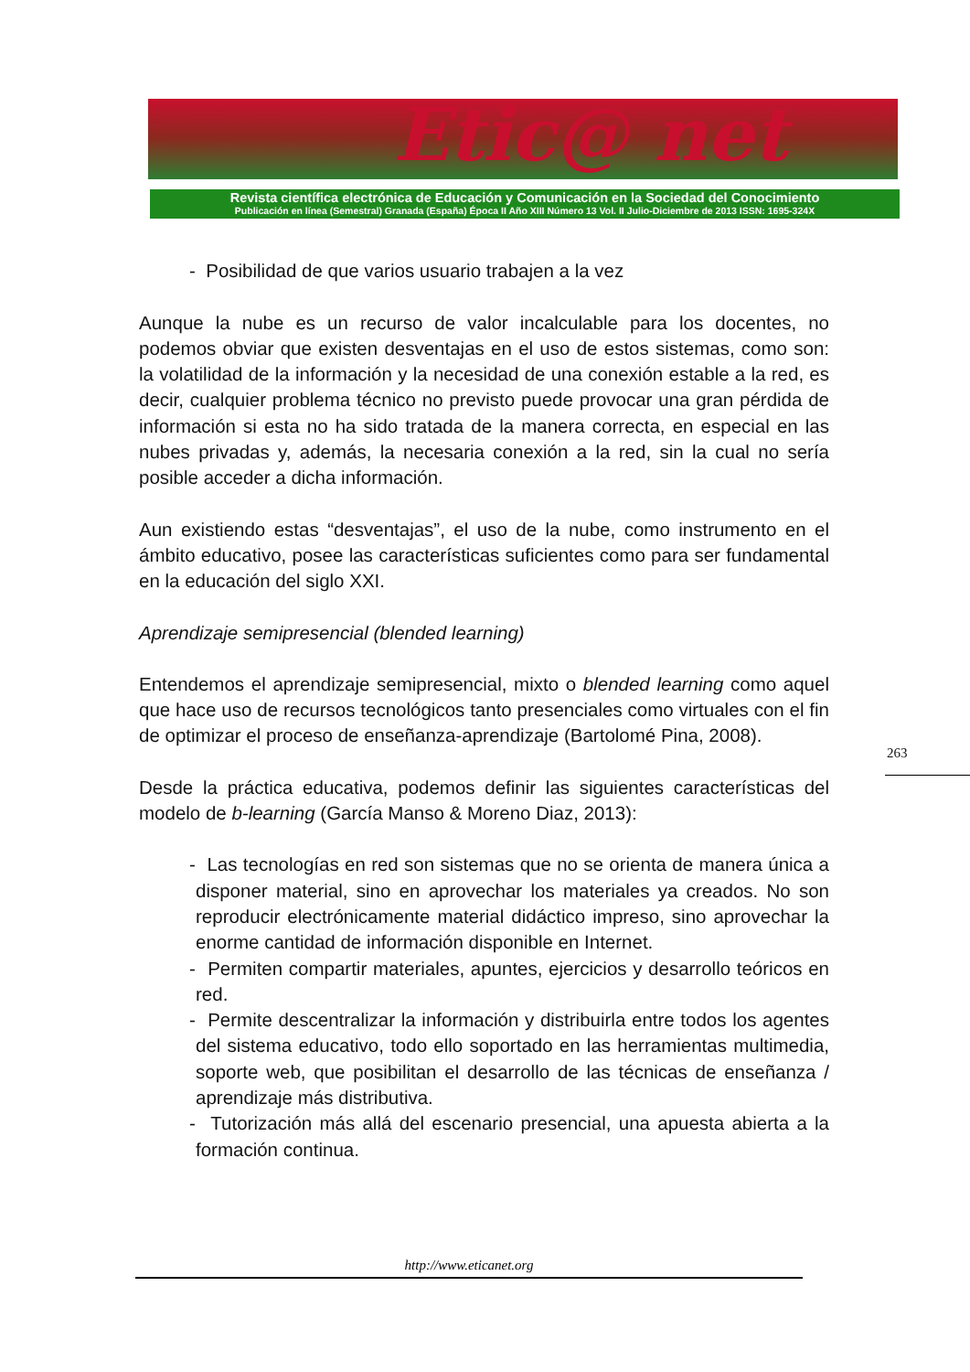Etic@ net
Revista científica electrónica de Educación y Comunicación en la Sociedad del Conocimiento
Publicación en línea (Semestral) Granada (España) Época II Año XIII Número 13 Vol. II Julio-Diciembre de 2013 ISSN: 1695-324X
- Posibilidad de que varios usuario trabajen a la vez
Aunque la nube es un recurso de valor incalculable para los docentes, no podemos obviar que existen desventajas en el uso de estos sistemas, como son: la volatilidad de la información y la necesidad de una conexión estable a la red, es decir, cualquier problema técnico no previsto puede provocar una gran pérdida de información si esta no ha sido tratada de la manera correcta, en especial en las nubes privadas y, además, la necesaria conexión a la red, sin la cual no sería posible acceder a dicha información.
Aun existiendo estas “desventajas”, el uso de la nube, como instrumento en el ámbito educativo, posee las características suficientes como para ser fundamental en la educación del siglo XXI.
Aprendizaje semipresencial (blended learning)
Entendemos el aprendizaje semipresencial, mixto o blended learning como aquel que hace uso de recursos tecnológicos tanto presenciales como virtuales con el fin de optimizar el proceso de enseñanza-aprendizaje (Bartolomé Pina, 2008).
Desde la práctica educativa, podemos definir las siguientes características del modelo de b-learning (García Manso & Moreno Diaz, 2013):
- Las tecnologías en red son sistemas que no se orienta de manera única a disponer material, sino en aprovechar los materiales ya creados. No son reproducir electrónicamente material didáctico impreso, sino aprovechar la enorme cantidad de información disponible en Internet.
- Permiten compartir materiales, apuntes, ejercicios y desarrollo teóricos en red.
- Permite descentralizar la información y distribuirla entre todos los agentes del sistema educativo, todo ello soportado en las herramientas multimedia, soporte web, que posibilitan el desarrollo de las técnicas de enseñanza / aprendizaje más distributiva.
- Tutorización más allá del escenario presencial, una apuesta abierta a la formación continua.
263
http://www.eticanet.org